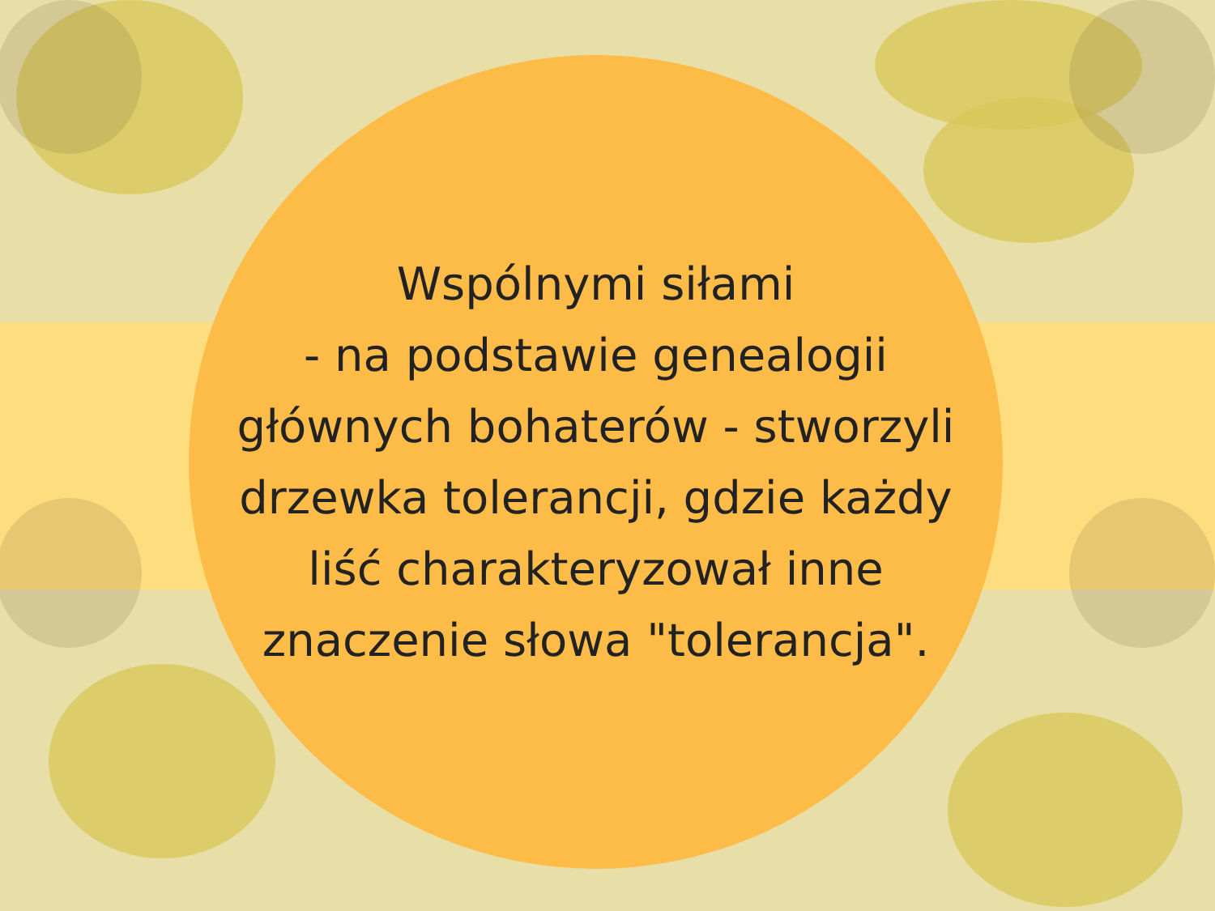Wspólnymi siłami
- na podstawie genealogii
głównych bohaterów - stworzyli
drzewka tolerancji, gdzie każdy
liść charakteryzował inne
znaczenie słowa "tolerancja".